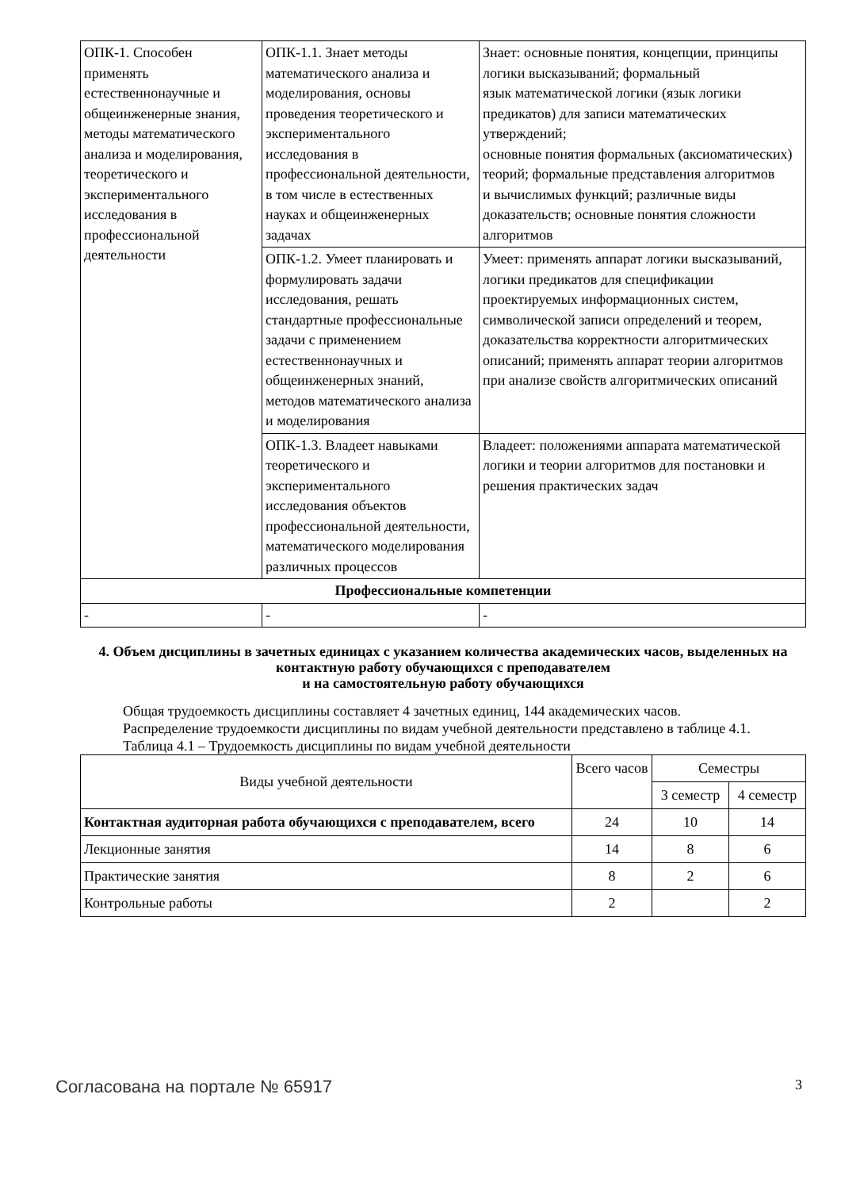| ОПК-1. Способен применять естественнонаучные и общеинженерные знания, методы математического анализа и моделирования, теоретического и экспериментального исследования в профессиональной деятельности | ОПК-1.1. Знает методы математического анализа и моделирования, основы проведения теоретического и экспериментального исследования в профессиональной деятельности, в том числе в естественных науках и общеинженерных задачах | Знает: основные понятия, концепции, принципы логики высказываний; формальный язык математической логики (язык логики предикатов) для записи математических утверждений; основные понятия формальных (аксиоматических) теорий; формальные представления алгоритмов и вычислимых функций; различные виды доказательств; основные понятия сложности алгоритмов |
| | ОПК-1.2. Умеет планировать и формулировать задачи исследования, решать стандартные профессиональные задачи с применением естественнонаучных и общеинженерных знаний, методов математического анализа и моделирования | Умеет: применять аппарат логики высказываний, логики предикатов для спецификации проектируемых информационных систем, символической записи определений и теорем, доказательства корректности алгоритмических описаний; применять аппарат теории алгоритмов при анализе свойств алгоритмических описаний |
| | ОПК-1.3. Владеет навыками теоретического и экспериментального исследования объектов профессиональной деятельности, математического моделирования различных процессов | Владеет: положениями аппарата математической логики и теории алгоритмов для постановки и решения практических задач |
| Профессиональные компетенции | | |
| - | - | - |
4. Объем дисциплины в зачетных единицах с указанием количества академических часов, выделенных на контактную работу обучающихся с преподавателем
и на самостоятельную работу обучающихся
Общая трудоемкость дисциплины составляет 4 зачетных единиц, 144 академических часов.
Распределение трудоемкости дисциплины по видам учебной деятельности представлено в таблице 4.1.
Таблица 4.1 – Трудоемкость дисциплины по видам учебной деятельности
| Виды учебной деятельности | Всего часов | Семестры | |
| --- | --- | --- | --- |
| | | 3 семестр | 4 семестр |
| Контактная аудиторная работа обучающихся с преподавателем, всего | 24 | 10 | 14 |
| Лекционные занятия | 14 | 8 | 6 |
| Практические занятия | 8 | 2 | 6 |
| Контрольные работы | 2 | | 2 |
Согласована на портале № 65917 3